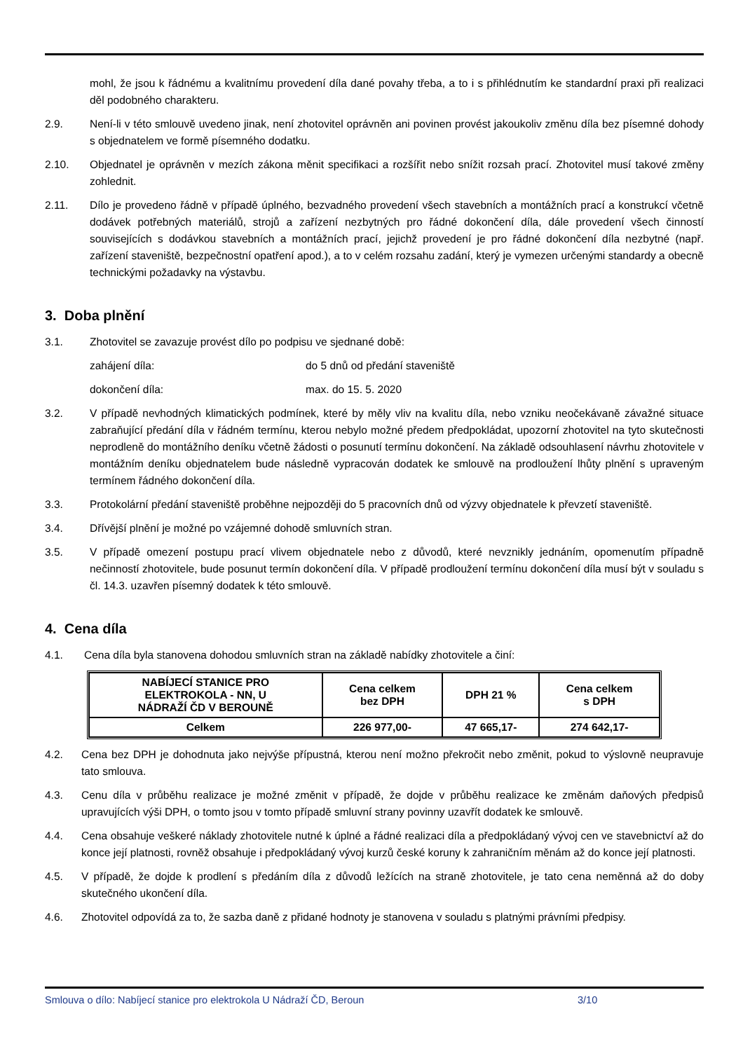mohl, že jsou k řádnému a kvalitnímu provedení díla dané povahy třeba, a to i s přihlédnutím ke standardní praxi při realizaci děl podobného charakteru.
2.9. Není-li v této smlouvě uvedeno jinak, není zhotovitel oprávněn ani povinen provést jakoukoliv změnu díla bez písemné dohody s objednatelem ve formě písemného dodatku.
2.10. Objednatel je oprávněn v mezích zákona měnit specifikaci a rozšířit nebo snížit rozsah prací. Zhotovitel musí takové změny zohlednit.
2.11. Dílo je provedeno řádně v případě úplného, bezvadného provedení všech stavebních a montážních prací a konstrukcí včetně dodávek potřebných materiálů, strojů a zařízení nezbytných pro řádné dokončení díla, dále provedení všech činností souvisejících s dodávkou stavebních a montážních prací, jejichž provedení je pro řádné dokončení díla nezbytné (např. zařízení staveniště, bezpečnostní opatření apod.), a to v celém rozsahu zadání, který je vymezen určenými standardy a obecně technickými požadavky na výstavbu.
3. Doba plnění
3.1. Zhotovitel se zavazuje provést dílo po podpisu ve sjednané době:
zahájení díla: do 5 dnů od předání staveniště
dokončení díla: max. do 15. 5. 2020
3.2. V případě nevhodných klimatických podmínek, které by měly vliv na kvalitu díla, nebo vzniku neočekávaně závažné situace zabraňující předání díla v řádném termínu, kterou nebylo možné předem předpokládat, upozorní zhotovitel na tyto skutečnosti neprodleně do montážního deníku včetně žádosti o posunutí termínu dokončení. Na základě odsouhlasení návrhu zhotovitele v montážním deníku objednatelem bude následně vypracován dodatek ke smlouvě na prodloužení lhůty plnění s upraveným termínem řádného dokončení díla.
3.3. Protokolární předání staveniště proběhne nejpozději do 5 pracovních dnů od výzvy objednatele k převzetí staveniště.
3.4. Dřívější plnění je možné po vzájemné dohodě smluvních stran.
3.5. V případě omezení postupu prací vlivem objednatele nebo z důvodů, které nevznikly jednáním, opomenutím případně nečinností zhotovitele, bude posunut termín dokončení díla. V případě prodloužení termínu dokončení díla musí být v souladu s čl. 14.3. uzavřen písemný dodatek k této smlouvě.
4. Cena díla
4.1. Cena díla byla stanovena dohodou smluvních stran na základě nabídky zhotovitele a činí:
| NABÍJECÍ STANICE PRO ELEKTROKOLA - NN, U NÁDRAŽÍ ČD V BEROUNĚ | Cena celkem bez DPH | DPH 21 % | Cena celkem s DPH |
| --- | --- | --- | --- |
| Celkem | 226 977,00- | 47 665,17- | 274 642,17- |
4.2. Cena bez DPH je dohodnuta jako nejvýše přípustná, kterou není možno překročit nebo změnit, pokud to výslovně neupravuje tato smlouva.
4.3. Cenu díla v průběhu realizace je možné změnit v případě, že dojde v průběhu realizace ke změnám daňových předpisů upravujících výši DPH, o tomto jsou v tomto případě smluvní strany povinny uzavřít dodatek ke smlouvě.
4.4. Cena obsahuje veškeré náklady zhotovitele nutné k úplné a řádné realizaci díla a předpokládaný vývoj cen ve stavebnictví až do konce její platnosti, rovněž obsahuje i předpokládaný vývoj kurzů české koruny k zahraničním měnám až do konce její platnosti.
4.5. V případě, že dojde k prodlení s předáním díla z důvodů ležících na straně zhotovitele, je tato cena neměnná až do doby skutečného ukončení díla.
4.6. Zhotovitel odpovídá za to, že sazba daně z přidané hodnoty je stanovena v souladu s platnými právními předpisy.
Smlouva o dílo: Nabíjecí stanice pro elektrokola U Nádraží ČD, Beroun 3/10